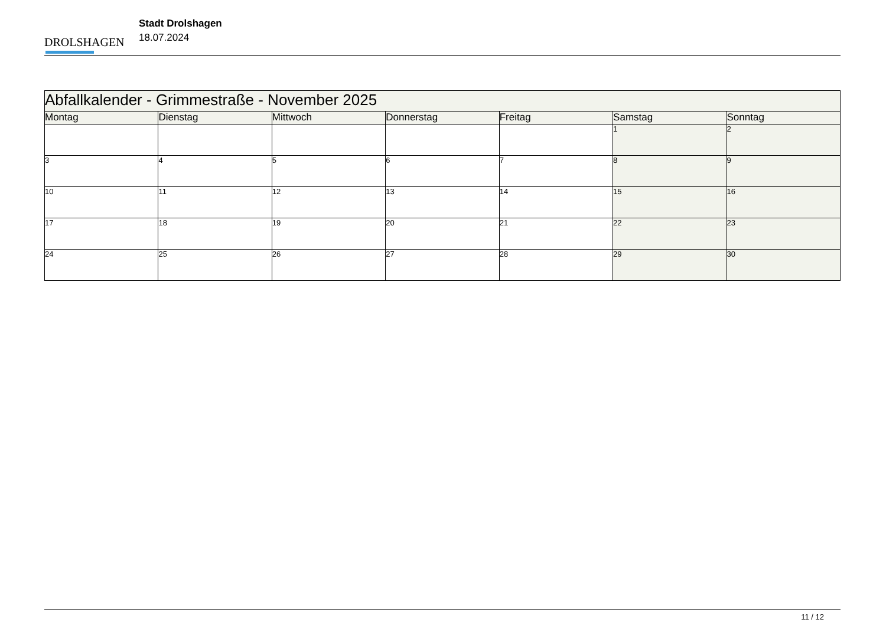DROLSHAGEN
Stadt Drolshagen
18.07.2024
| Abfallkalender - Grimmestraße - November 2025 | | | | | | |
| Montag | Dienstag | Mittwoch | Donnerstag | Freitag | Samstag | Sonntag |
| | | | | | 1 | 2 |
| 3 | 4 | 5 | 6 | 7 | 8 | 9 |
| 10 | 11 | 12 | 13 | 14 | 15 | 16 |
| 17 | 18 | 19 | 20 | 21 | 22 | 23 |
| 24 | 25 | 26 | 27 | 28 | 29 | 30 |
11 / 12